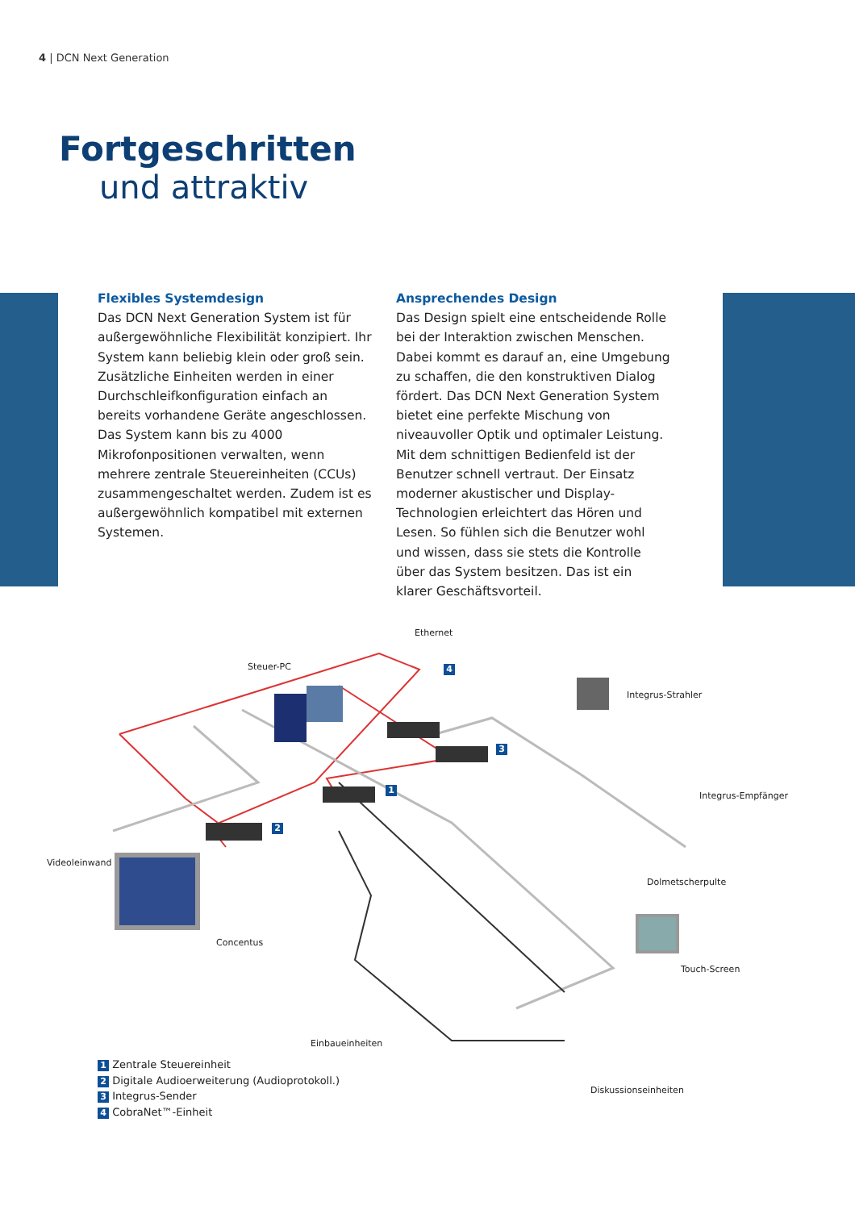4 | DCN Next Generation
Fortgeschritten
und attraktiv
Flexibles Systemdesign
Das DCN Next Generation System ist für außergewöhnliche Flexibilität konzipiert. Ihr System kann beliebig klein oder groß sein. Zusätzliche Einheiten werden in einer Durchschleifkonfiguration einfach an bereits vorhandene Geräte angeschlossen. Das System kann bis zu 4000 Mikrofonpositionen verwalten, wenn mehrere zentrale Steuereinheiten (CCUs) zusammengeschaltet werden. Zudem ist es außergewöhnlich kompatibel mit externen Systemen.
Ansprechendes Design
Das Design spielt eine entscheidende Rolle bei der Interaktion zwischen Menschen. Dabei kommt es darauf an, eine Umgebung zu schaffen, die den konstruktiven Dialog fördert. Das DCN Next Generation System bietet eine perfekte Mischung von niveauvoller Optik und optimaler Leistung. Mit dem schnittigen Bedienfeld ist der Benutzer schnell vertraut. Der Einsatz moderner akustischer und Display-Technologien erleichtert das Hören und Lesen. So fühlen sich die Benutzer wohl und wissen, dass sie stets die Kontrolle über das System besitzen. Das ist ein klarer Geschäftsvorteil.
Ethernet
Steuer-PC
Integrus-Strahler
Integrus-Empfänger
Videoleinwand
Dolmetscherpulte
Concentus
Touch-Screen
Einbaueinheiten
Diskussionseinheiten
4
3
1
2
1 Zentrale Steuereinheit
2 Digitale Audioerweiterung (Audioprotokoll.)
3 Integrus-Sender
4 CobraNet™-Einheit